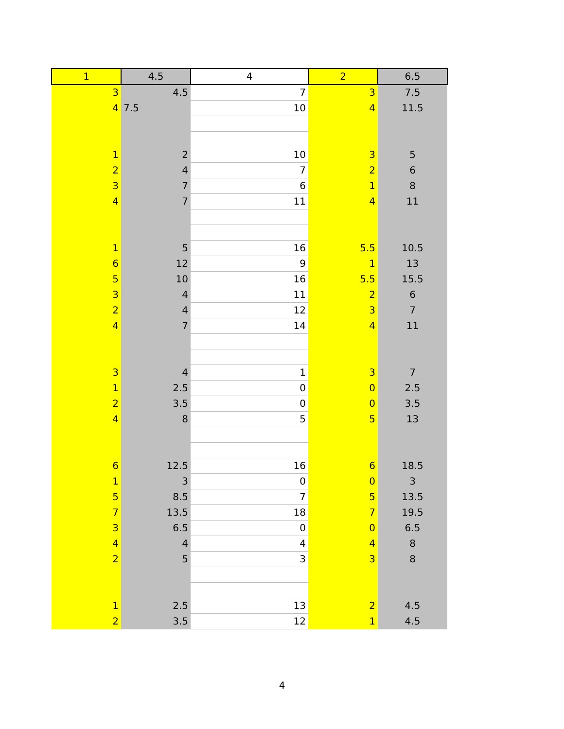| 1 | 4.5 | 4 | 2 | 6.5 |
| 3 | 4.5 | 7 | 3 | 7.5 |
| 4 | 7.5 | 10 | 4 | 11.5 |
| 1 | 2 | 10 | 3 | 5 |
| 2 | 4 | 7 | 2 | 6 |
| 3 | 7 | 6 | 1 | 8 |
| 4 | 7 | 11 | 4 | 11 |
| 1 | 5 | 16 | 5.5 | 10.5 |
| 6 | 12 | 9 | 1 | 13 |
| 5 | 10 | 16 | 5.5 | 15.5 |
| 3 | 4 | 11 | 2 | 6 |
| 2 | 4 | 12 | 3 | 7 |
| 4 | 7 | 14 | 4 | 11 |
| 3 | 4 | 1 | 3 | 7 |
| 1 | 2.5 | 0 | 0 | 2.5 |
| 2 | 3.5 | 0 | 0 | 3.5 |
| 4 | 8 | 5 | 5 | 13 |
| 6 | 12.5 | 16 | 6 | 18.5 |
| 1 | 3 | 0 | 0 | 3 |
| 5 | 8.5 | 7 | 5 | 13.5 |
| 7 | 13.5 | 18 | 7 | 19.5 |
| 3 | 6.5 | 0 | 0 | 6.5 |
| 4 | 4 | 4 | 4 | 8 |
| 2 | 5 | 3 | 3 | 8 |
| 1 | 2.5 | 13 | 2 | 4.5 |
| 2 | 3.5 | 12 | 1 | 4.5 |
4